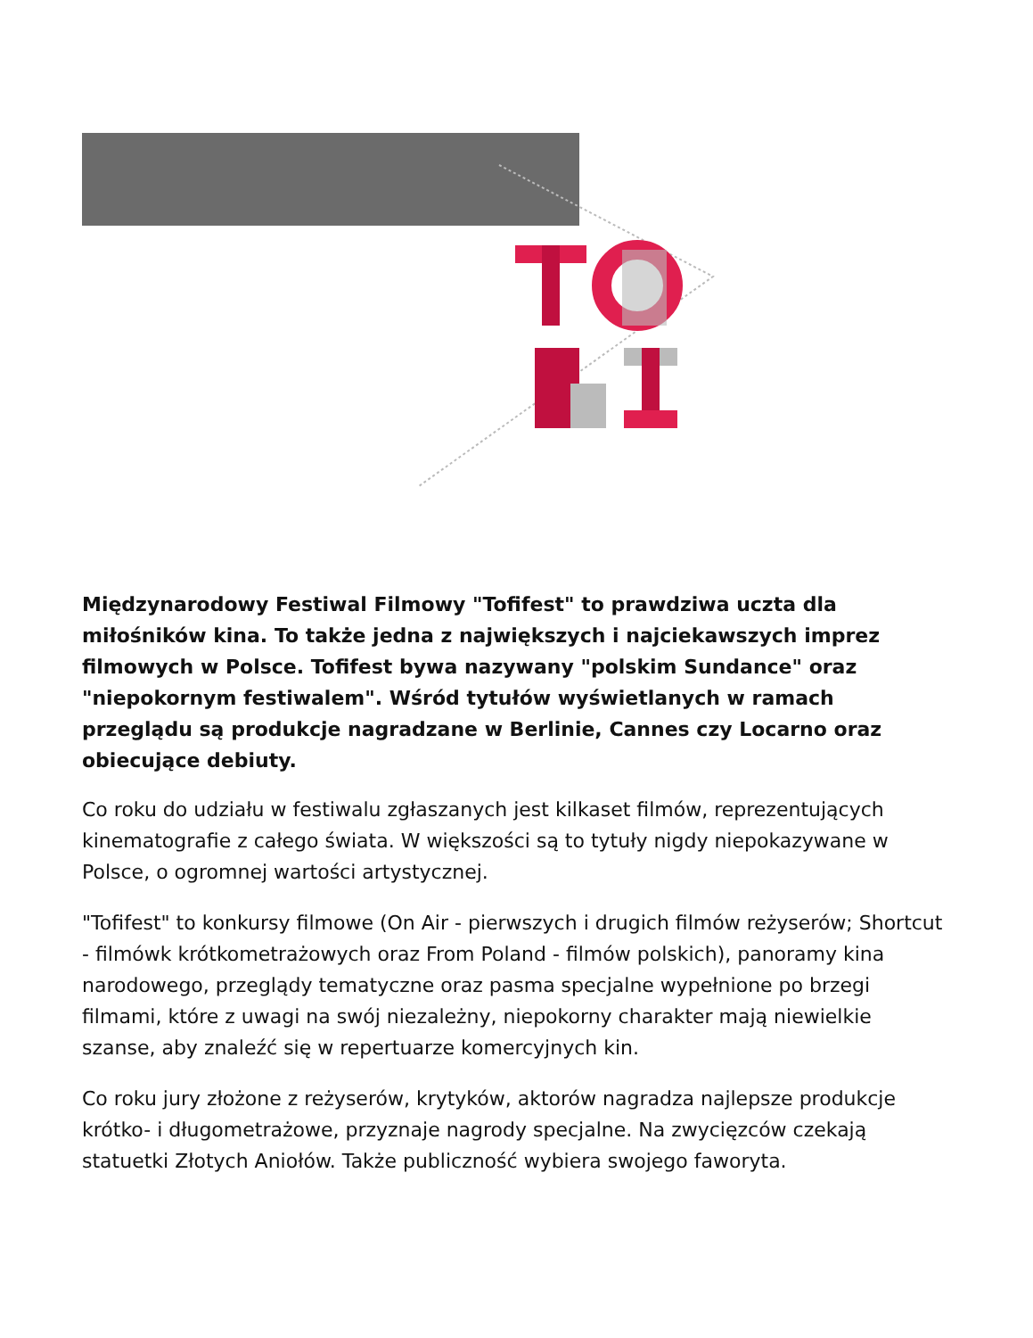Międzynarodowy Festiwal Filmowy "Tofifest" to prawdziwa uczta dla miłośników kina. To także jedna z największych i najciekawszych imprez filmowych w Polsce. Tofifest bywa nazywany "polskim Sundance" oraz "niepokornym festiwalem". Wśród tytułów wyświetlanych w ramach przeglądu są produkcje nagradzane w Berlinie, Cannes czy Locarno oraz obiecujące debiuty.
Co roku do udziału w festiwalu zgłaszanych jest kilkaset filmów, reprezentujących kinematografie z całego świata. W większości są to tytuły nigdy niepokazywane w Polsce, o ogromnej wartości artystycznej.
"Tofifest" to konkursy filmowe (On Air - pierwszych i drugich filmów reżyserów; Shortcut - filmówk krótkometrażowych oraz From Poland - filmów polskich), panoramy kina narodowego, przeglądy tematyczne oraz pasma specjalne wypełnione po brzegi filmami, które z uwagi na swój niezależny, niepokorny charakter mają niewielkie szanse, aby znaleźć się w repertuarze komercyjnych kin.
Co roku jury złożone z reżyserów, krytyków, aktorów nagradza najlepsze produkcje krótko- i długometrażowe, przyznaje nagrody specjalne. Na zwycięzców czekają statuetki Złotych Aniołów. Także publiczność wybiera swojego faworyta.